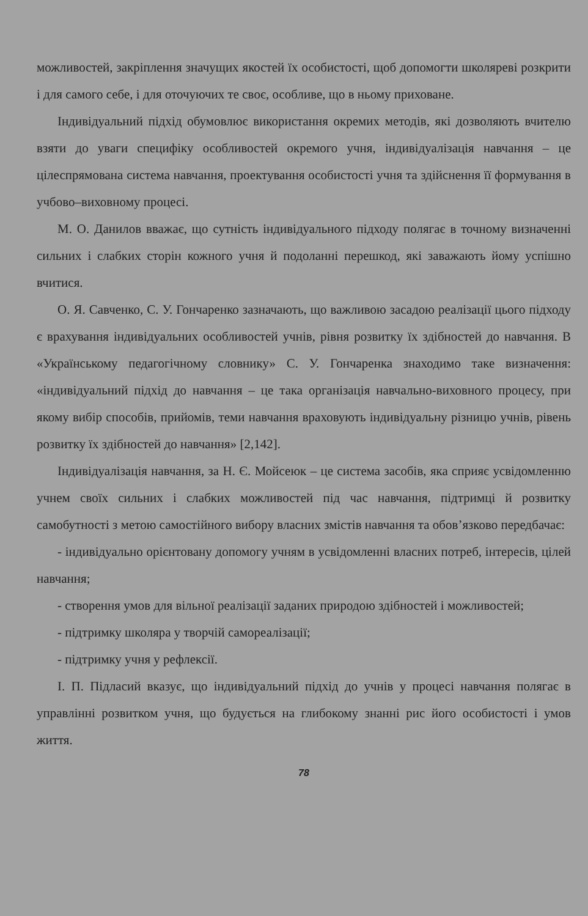можливостей, закріплення значущих якостей їх особистості, щоб допомогти школяреві розкрити і для самого себе, і для оточуючих те своє, особливе, що в ньому приховане.
Індивідуальний підхід обумовлює використання окремих методів, які дозволяють вчителю взяти до уваги специфіку особливостей окремого учня, індивідуалізація навчання – це цілеспрямована система навчання, проектування особистості учня та здійснення її формування в учбово–виховному процесі.
М. О. Данилов вважає, що сутність індивідуального підходу полягає в точному визначенні сильних і слабких сторін кожного учня й подоланні перешкод, які заважають йому успішно вчитися.
О. Я. Савченко, С. У. Гончаренко зазначають, що важливою засадою реалізації цього підходу є врахування індивідуальних особливостей учнів, рівня розвитку їх здібностей до навчання. В «Українському педагогічному словнику» С. У. Гончаренка знаходимо таке визначення: «індивідуальний підхід до навчання – це така організація навчально-виховного процесу, при якому вибір способів, прийомів, теми навчання враховують індивідуальну різницю учнів, рівень розвитку їх здібностей до навчання» [2,142].
Індивідуалізація навчання, за Н. Є. Мойсеюк – це система засобів, яка сприяє усвідомленню учнем своїх сильних і слабких можливостей під час навчання, підтримці й розвитку самобутності з метою самостійного вибору власних змістів навчання та обов’язково передбачає:
- індивідуально орієнтовану допомогу учням в усвідомленні власних потреб, інтересів, цілей навчання;
- створення умов для вільної реалізації заданих природою здібностей і можливостей;
- підтримку школяра у творчій самореалізації;
- підтримку учня у рефлексії.
І. П. Підласий вказує, що індивідуальний підхід до учнів у процесі навчання полягає в управлінні розвитком учня, що будується на глибокому знанні рис його особистості і умов життя.
78